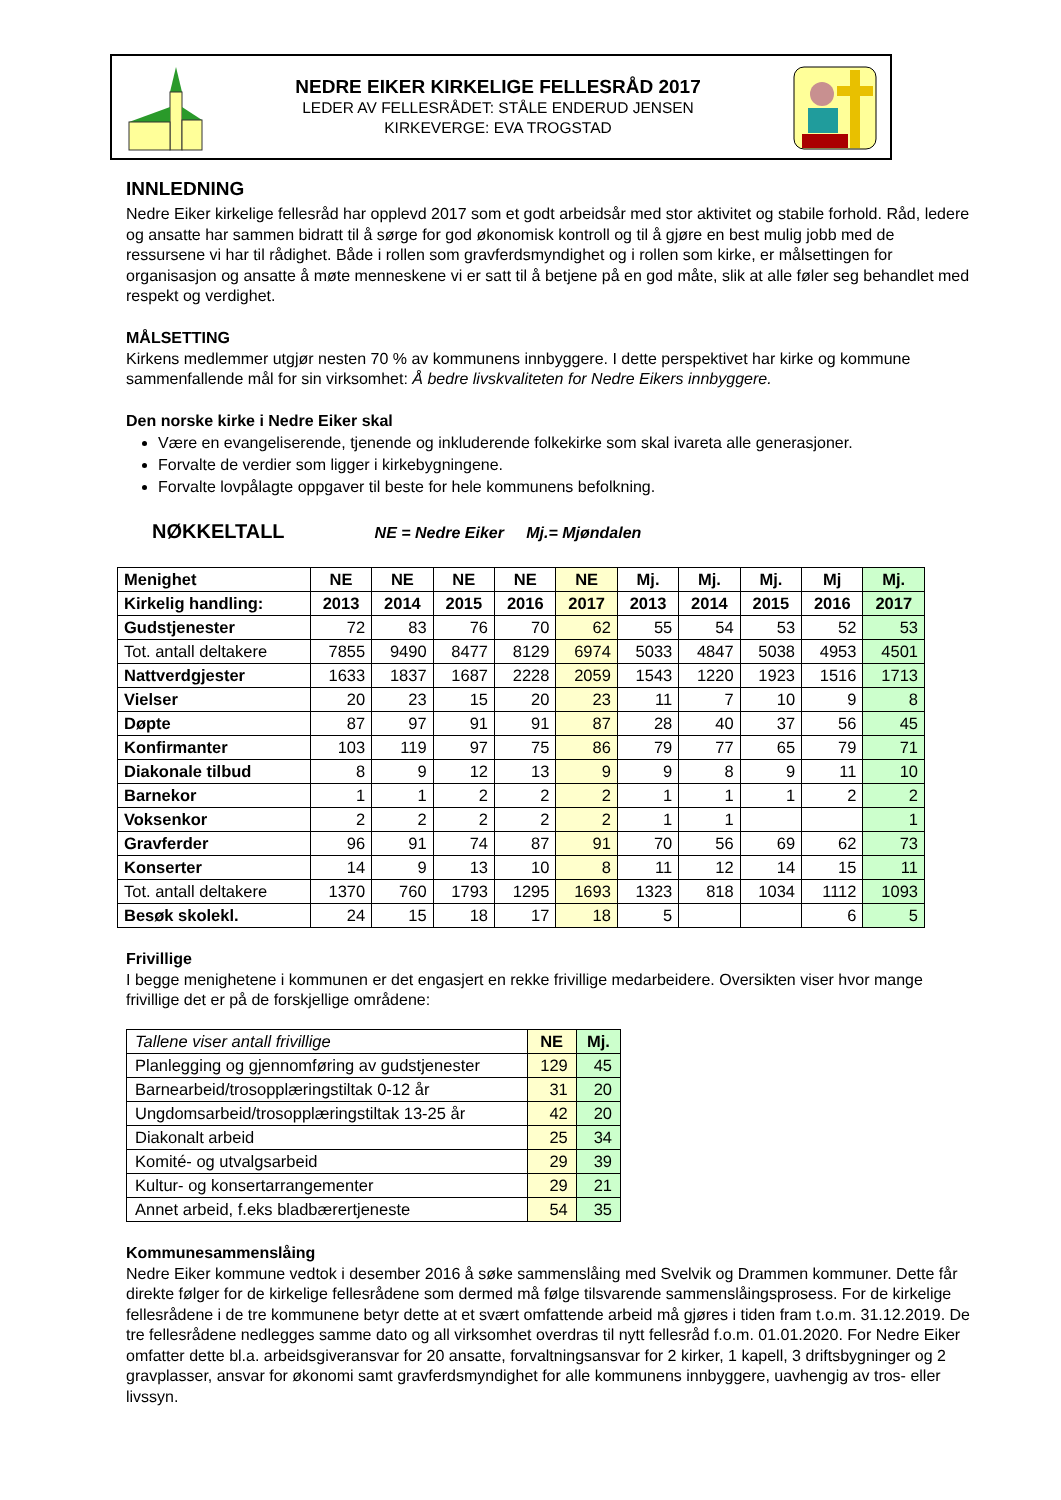NEDRE EIKER KIRKELIGE FELLESRÅD 2017
LEDER AV FELLESRÅDET: STÅLE ENDERUD JENSEN
KIRKEVERGE: EVA TROGSTAD
INNLEDNING
Nedre Eiker kirkelige fellesråd har opplevd 2017 som et godt arbeidsår med stor aktivitet og stabile forhold. Råd, ledere og ansatte har sammen bidratt til å sørge for god økonomisk kontroll og til å gjøre en best mulig jobb med de ressursene vi har til rådighet. Både i rollen som gravferdsmyndighet og i rollen som kirke, er målsettingen for organisasjon og ansatte å møte menneskene vi er satt til å betjene på en god måte, slik at alle føler seg behandlet med respekt og verdighet.
MÅLSETTING
Kirkens medlemmer utgjør nesten 70 % av kommunens innbyggere. I dette perspektivet har kirke og kommune sammenfallende mål for sin virksomhet: Å bedre livskvaliteten for Nedre Eikers innbyggere.
Den norske kirke i Nedre Eiker skal
Være en evangeliserende, tjenende og inkluderende folkekirke som skal ivareta alle generasjoner.
Forvalte de verdier som ligger i kirkebygningene.
Forvalte lovpålagte oppgaver til beste for hele kommunens befolkning.
NØKKELTALL NE = Nedre Eiker Mj.= Mjøndalen
| Menighet | NE | NE | NE | NE | NE | Mj. | Mj. | Mj. | Mj | Mj. |
| --- | --- | --- | --- | --- | --- | --- | --- | --- | --- | --- |
| Kirkelig handling: | 2013 | 2014 | 2015 | 2016 | 2017 | 2013 | 2014 | 2015 | 2016 | 2017 |
| Gudstjenester | 72 | 83 | 76 | 70 | 62 | 55 | 54 | 53 | 52 | 53 |
| Tot. antall deltakere | 7855 | 9490 | 8477 | 8129 | 6974 | 5033 | 4847 | 5038 | 4953 | 4501 |
| Nattverdgjester | 1633 | 1837 | 1687 | 2228 | 2059 | 1543 | 1220 | 1923 | 1516 | 1713 |
| Vielser | 20 | 23 | 15 | 20 | 23 | 11 | 7 | 10 | 9 | 8 |
| Døpte | 87 | 97 | 91 | 91 | 87 | 28 | 40 | 37 | 56 | 45 |
| Konfirmanter | 103 | 119 | 97 | 75 | 86 | 79 | 77 | 65 | 79 | 71 |
| Diakonale tilbud | 8 | 9 | 12 | 13 | 9 | 9 | 8 | 9 | 11 | 10 |
| Barnekor | 1 | 1 | 2 | 2 | 2 | 1 | 1 | 1 | 2 | 2 |
| Voksenkor | 2 | 2 | 2 | 2 | 2 | 1 | 1 | | | 1 |
| Gravferder | 96 | 91 | 74 | 87 | 91 | 70 | 56 | 69 | 62 | 73 |
| Konserter | 14 | 9 | 13 | 10 | 8 | 11 | 12 | 14 | 15 | 11 |
| Tot. antall deltakere | 1370 | 760 | 1793 | 1295 | 1693 | 1323 | 818 | 1034 | 1112 | 1093 |
| Besøk skolekl. | 24 | 15 | 18 | 17 | 18 | 5 | | | 6 | 5 |
Frivillige
I begge menighetene i kommunen er det engasjert en rekke frivillige medarbeidere. Oversikten viser hvor mange frivillige det er på de forskjellige områdene:
| Tallene viser antall frivillige | NE | Mj. |
| Planlegging og gjennomføring av gudstjenester | 129 | 45 |
| Barnearbeid/trosopplæringstiltak 0-12 år | 31 | 20 |
| Ungdomsarbeid/trosopplæringstiltak 13-25 år | 42 | 20 |
| Diakonalt arbeid | 25 | 34 |
| Komité- og utvalgsarbeid | 29 | 39 |
| Kultur- og konsertarrangementer | 29 | 21 |
| Annet arbeid, f.eks bladbærertjeneste | 54 | 35 |
Kommunesammenslåing
Nedre Eiker kommune vedtok i desember 2016 å søke sammenslåing med Svelvik og Drammen kommuner. Dette får direkte følger for de kirkelige fellesrådene som dermed må følge tilsvarende sammenslåingsprosess. For de kirkelige fellesrådene i de tre kommunene betyr dette at et svært omfattende arbeid må gjøres i tiden fram t.o.m. 31.12.2019. De tre fellesrådene nedlegges samme dato og all virksomhet overdras til nytt fellesråd f.o.m. 01.01.2020. For Nedre Eiker omfatter dette bl.a. arbeidsgiveransvar for 20 ansatte, forvaltningsansvar for 2 kirker, 1 kapell, 3 driftsbygninger og 2 gravplasser, ansvar for økonomi samt gravferdsmyndighet for alle kommunens innbyggere, uavhengig av tros- eller livssyn.